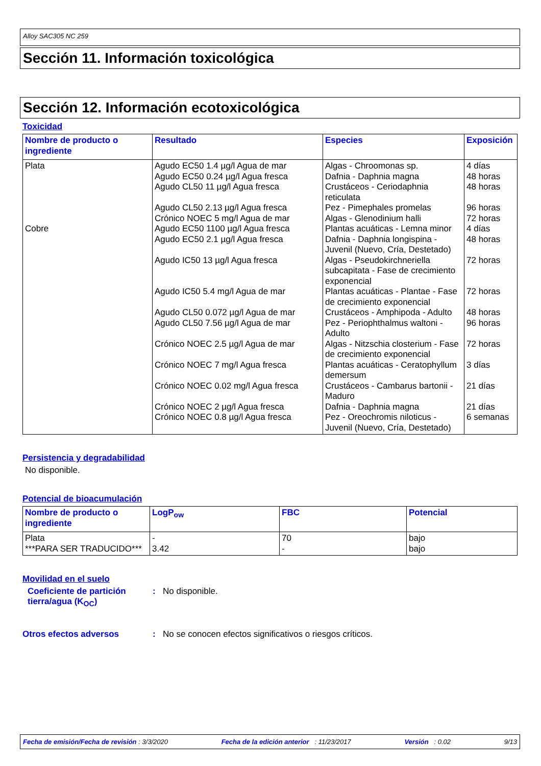Alloy SAC305 NC 259
Sección 11. Información toxicológica
Sección 12. Información ecotoxicológica
Toxicidad
| Nombre de producto o ingrediente | Resultado | Especies | Exposición |
| --- | --- | --- | --- |
| Plata Cobre | Agudo EC50 1.4 µg/l Agua de mar Agudo EC50 0.24 µg/l Agua fresca Agudo CL50 11 µg/l Agua fresca Agudo CL50 2.13 µg/l Agua fresca Crónico NOEC 5 mg/l Agua de mar Agudo EC50 1100 µg/l Agua fresca Agudo EC50 2.1 µg/l Agua fresca Agudo IC50 13 µg/l Agua fresca Agudo IC50 5.4 mg/l Agua de mar Agudo CL50 0.072 µg/l Agua de mar Agudo CL50 7.56 µg/l Agua de mar Crónico NOEC 2.5 µg/l Agua de mar Crónico NOEC 7 mg/l Agua fresca Crónico NOEC 0.02 mg/l Agua fresca Crónico NOEC 2 µg/l Agua fresca Crónico NOEC 0.8 µg/l Agua fresca | Algas - Chroomonas sp. Dafnia - Daphnia magna Crustáceos - Ceriodaphnia reticulata Pez - Pimephales promelas Algas - Glenodinium halli Plantas acuáticas - Lemna minor Dafnia - Daphnia longispina - Juvenil (Nuevo, Cría, Destetado) Algas - Pseudokirchneriella subcapitata - Fase de crecimiento exponencial Plantas acuáticas - Plantae - Fase de crecimiento exponencial Crustáceos - Amphipoda - Adulto Pez - Periophthalmus waltoni - Adulto Algas - Nitzschia closterium - Fase de crecimiento exponencial Plantas acuáticas - Ceratophyllum demersum Crustáceos - Cambarus bartonii - Maduro Dafnia - Daphnia magna Pez - Oreochromis niloticus - Juvenil (Nuevo, Cría, Destetado) | 4 días 48 horas 48 horas 96 horas 72 horas 4 días 48 horas 72 horas 72 horas 48 horas 96 horas 72 horas 3 días 21 días 21 días 6 semanas |
Persistencia y degradabilidad
No disponible.
Potencial de bioacumulación
| Nombre de producto o ingrediente | LogP<sub>ow</sub> | FBC | Potencial |
| --- | --- | --- | --- |
| Plata ***PARA SER TRADUCIDO*** | - 3.42 | 70 - | bajo bajo |
Movilidad en el suelo
Coeficiente de partición tierra/agua (K<sub>OC</sub>)
: No disponible.
Otros efectos adversos : No se conocen efectos significativos o riesgos críticos.
Fecha de emisión/Fecha de revisión : 3/3/2020 Fecha de la edición anterior : 11/23/2017 Versión : 0.02 9/13